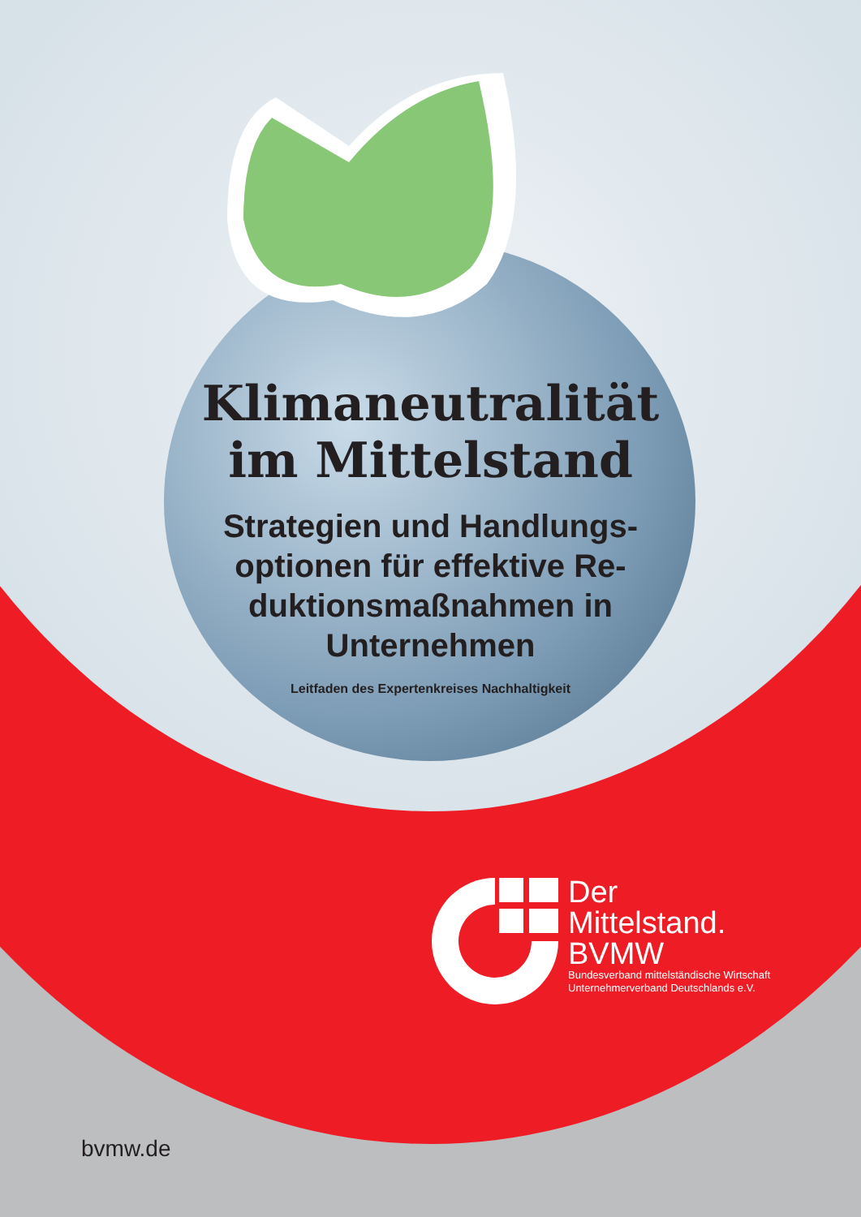Klimaneutralität
im Mittelstand
Strategien und Handlungs-optionen für effektive Re-duktionsmaßnahmen in Unternehmen
Leitfaden des Expertenkreises Nachhaltigkeit
Der
Mittelstand.
BVMW
Bundesverband mittelständische Wirtschaft
Unternehmerverband Deutschlands e.V.
bvmw.de